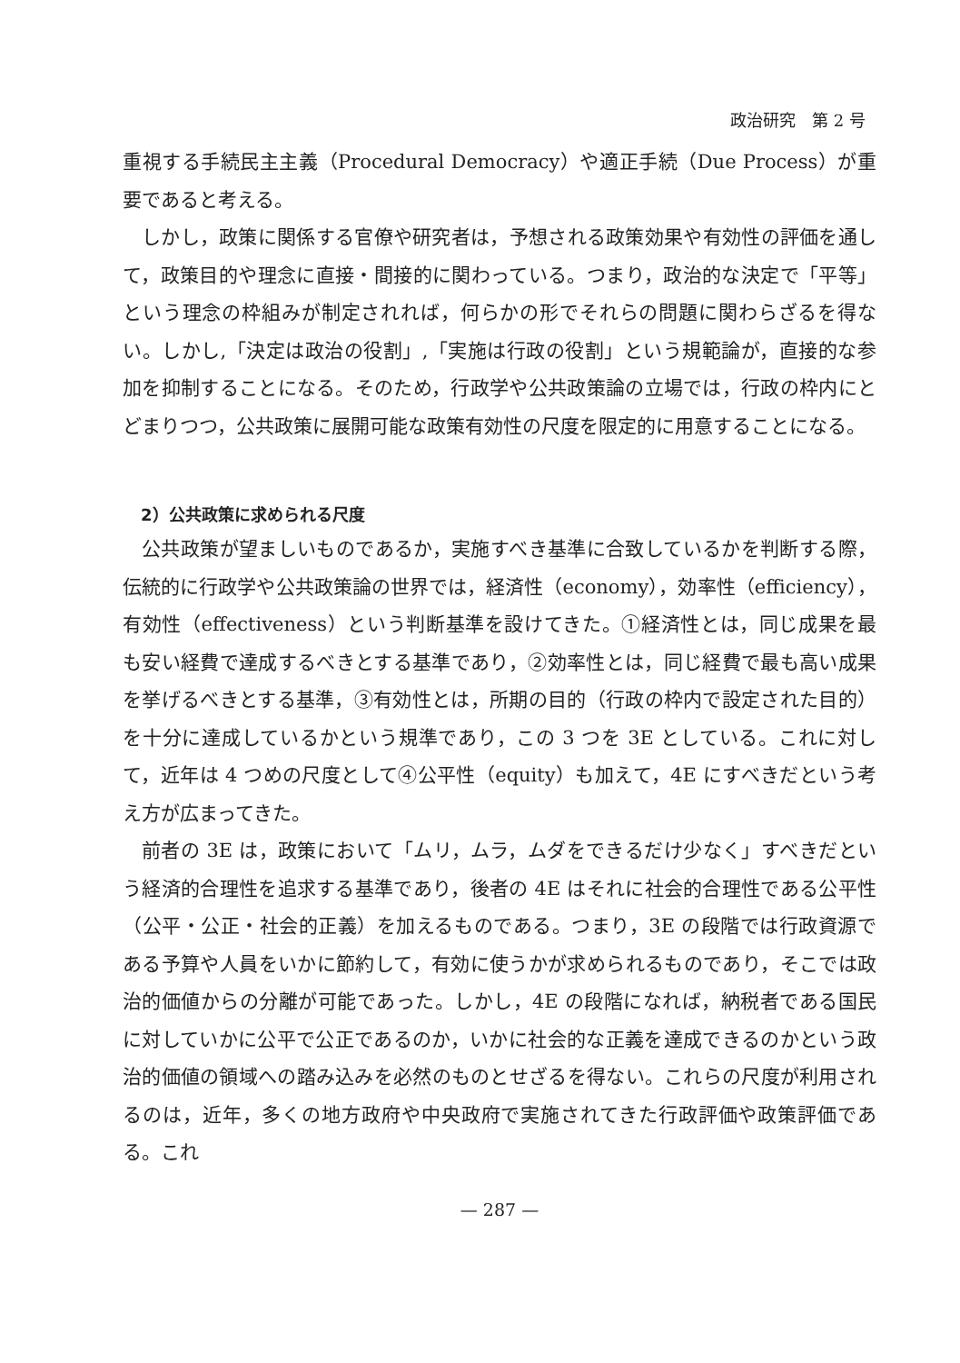政治研究　第 2 号
重視する手続民主主義（Procedural Democracy）や適正手続（Due Process）が重要であると考える。
しかし，政策に関係する官僚や研究者は，予想される政策効果や有効性の評価を通して，政策目的や理念に直接・間接的に関わっている。つまり，政治的な決定で「平等」という理念の枠組みが制定されれば，何らかの形でそれらの問題に関わらざるを得ない。しかし,「決定は政治の役割」,「実施は行政の役割」という規範論が，直接的な参加を抑制することになる。そのため，行政学や公共政策論の立場では，行政の枠内にとどまりつつ，公共政策に展開可能な政策有効性の尺度を限定的に用意することになる。
2）公共政策に求められる尺度
公共政策が望ましいものであるか，実施すべき基準に合致しているかを判断する際，伝統的に行政学や公共政策論の世界では，経済性（economy），効率性（efficiency），有効性（effectiveness）という判断基準を設けてきた。①経済性とは，同じ成果を最も安い経費で達成するべきとする基準であり，②効率性とは，同じ経費で最も高い成果を挙げるべきとする基準，③有効性とは，所期の目的（行政の枠内で設定された目的）を十分に達成しているかという規準であり，この 3 つを 3E としている。これに対して，近年は 4 つめの尺度として④公平性（equity）も加えて，4E にすべきだという考え方が広まってきた。
前者の 3E は，政策において「ムリ，ムラ，ムダをできるだけ少なく」すべきだという経済的合理性を追求する基準であり，後者の 4E はそれに社会的合理性である公平性（公平・公正・社会的正義）を加えるものである。つまり，3E の段階では行政資源である予算や人員をいかに節約して，有効に使うかが求められるものであり，そこでは政治的価値からの分離が可能であった。しかし，4E の段階になれば，納税者である国民に対していかに公平で公正であるのか，いかに社会的な正義を達成できるのかという政治的価値の領域への踏み込みを必然のものとせざるを得ない。これらの尺度が利用されるのは，近年，多くの地方政府や中央政府で実施されてきた行政評価や政策評価である。これ
— 287 —